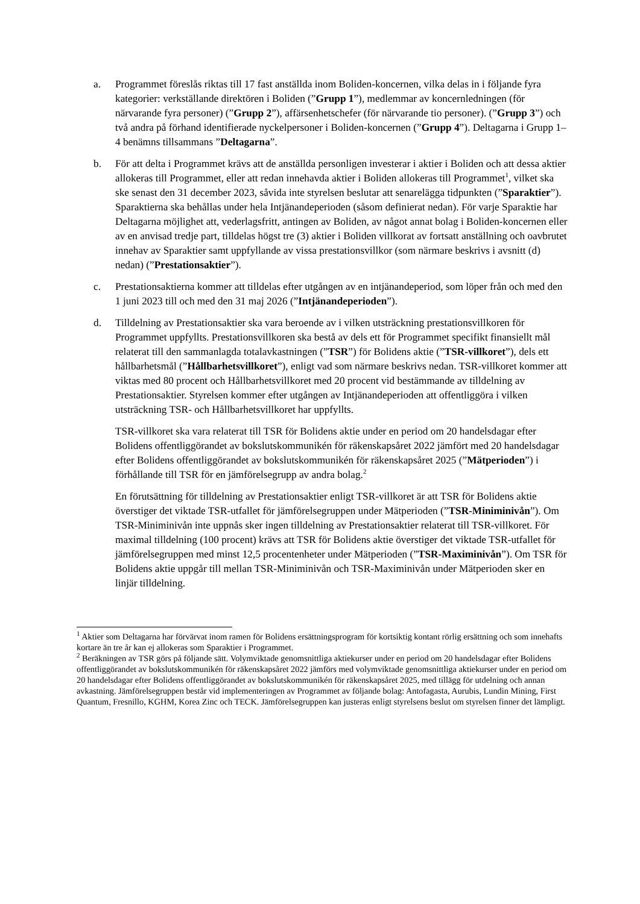a. Programmet föreslås riktas till 17 fast anställda inom Boliden-koncernen, vilka delas in i följande fyra kategorier: verkställande direktören i Boliden (”Grupp 1”), medlemmar av koncernledningen (för närvarande fyra personer) (”Grupp 2”), affärsenhetschefer (för närvarande tio personer). (”Grupp 3”) och två andra på förhand identifierade nyckelpersoner i Boliden-koncernen (”Grupp 4”). Deltagarna i Grupp 1–4 benämns tillsammans ”Deltagarna”.
b. För att delta i Programmet krävs att de anställda personligen investerar i aktier i Boliden och att dessa aktier allokeras till Programmet, eller att redan innehavda aktier i Boliden allokeras till Programmet<sup>1</sup>, vilket ska ske senast den 31 december 2023, såvida inte styrelsen beslutar att senarelägga tidpunkten (”Sparaktier”). Sparaktierna ska behållas under hela Intjänandeperioden (såsom definierat nedan). För varje Sparaktie har Deltagarna möjlighet att, vederlagsfritt, antingen av Boliden, av något annat bolag i Boliden-koncernen eller av en anvisad tredje part, tilldelas högst tre (3) aktier i Boliden villkorat av fortsatt anställning och oavbrutet innehav av Sparaktier samt uppfyllande av vissa prestationsvillkor (som närmare beskrivs i avsnitt (d) nedan) (”Prestationsaktier”).
c. Prestationsaktierna kommer att tilldelas efter utgången av en intjänandeperiod, som löper från och med den 1 juni 2023 till och med den 31 maj 2026 (”Intjänandeperioden”).
d. Tilldelning av Prestationsaktier ska vara beroende av i vilken utsträckning prestationsvillkoren för Programmet uppfyllts. Prestationsvillkoren ska bestå av dels ett för Programmet specifikt finansiellt mål relaterat till den sammanlagda totalavkastningen (”TSR”) för Bolidens aktie (”TSR-villkoret”), dels ett hållbarhetsmål (”Hållbarhetsvillkoret”), enligt vad som närmare beskrivs nedan. TSR-villkoret kommer att viktas med 80 procent och Hållbarhetsvillkoret med 20 procent vid bestämmande av tilldelning av Prestationsaktier. Styrelsen kommer efter utgången av Intjänandeperioden att offentliggöra i vilken utsträckning TSR- och Hållbarhetsvillkoret har uppfyllts.
TSR-villkoret ska vara relaterat till TSR för Bolidens aktie under en period om 20 handelsdagar efter Bolidens offentliggörandet av bokslutskommunikén för räkenskapsåret 2022 jämfört med 20 handelsdagar efter Bolidens offentliggörandet av bokslutskommunikén för räkenskapsåret 2025 (”Mätperioden”) i förhållande till TSR för en jämförelsegrupp av andra bolag.<sup>2</sup>
En förutsättning för tilldelning av Prestationsaktier enligt TSR-villkoret är att TSR för Bolidens aktie överstiger det viktade TSR-utfallet för jämförelsegruppen under Mätperioden (”TSR-Miniminivån”). Om TSR-Miniminivån inte uppnås sker ingen tilldelning av Prestationsaktier relaterat till TSR-villkoret. För maximal tilldelning (100 procent) krävs att TSR för Bolidens aktie överstiger det viktade TSR-utfallet för jämförelsegruppen med minst 12,5 procentenheter under Mätperioden (”TSR-Maximinivån”). Om TSR för Bolidens aktie uppgår till mellan TSR-Miniminivån och TSR-Maximinivån under Mätperioden sker en linjär tilldelning.
<sup>1</sup> Aktier som Deltagarna har förvärvat inom ramen för Bolidens ersättningsprogram för kortsiktig kontant rörlig ersättning och som innehafts kortare än tre år kan ej allokeras som Sparaktier i Programmet.
<sup>2</sup> Beräkningen av TSR görs på följande sätt. Volymviktade genomsnittliga aktiekurser under en period om 20 handelsdagar efter Bolidens offentliggörandet av bokslutskommunikén för räkenskapsåret 2022 jämförs med volymviktade genomsnittliga aktiekurser under en period om 20 handelsdagar efter Bolidens offentliggörandet av bokslutskommunikén för räkenskapsåret 2025, med tillägg för utdelning och annan avkastning. Jämförelsegruppen består vid implementeringen av Programmet av följande bolag: Antofagasta, Aurubis, Lundin Mining, First Quantum, Fresnillo, KGHM, Korea Zinc och TECK. Jämförelsegruppen kan justeras enligt styrelsens beslut om styrelsen finner det lämpligt.